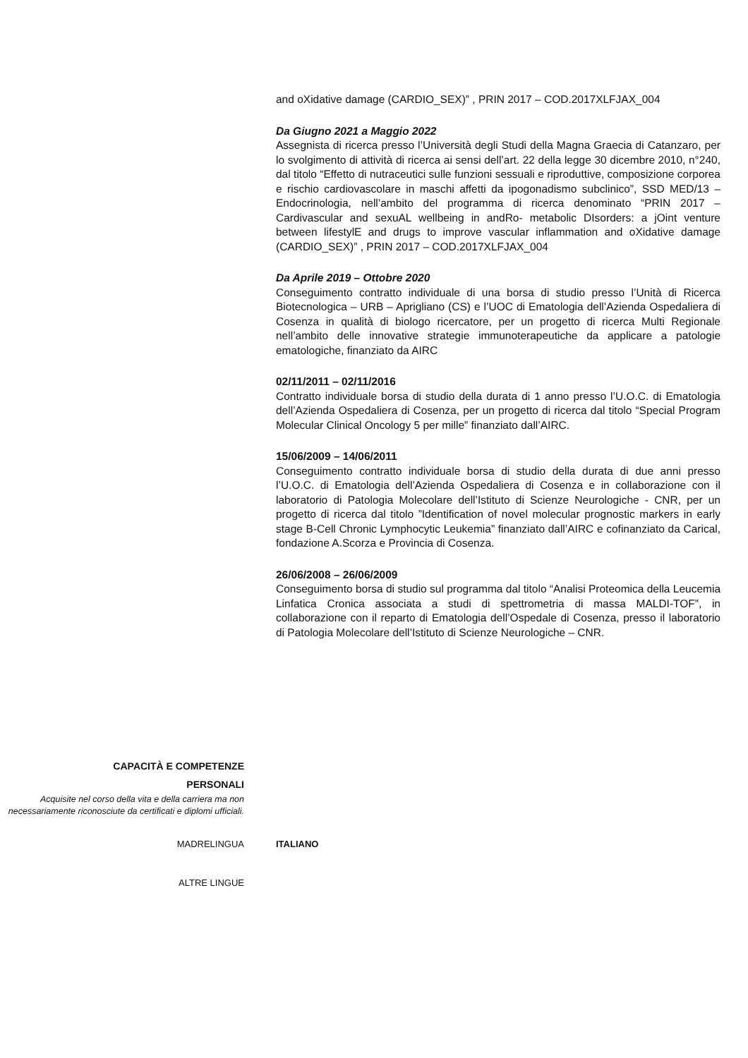and oXidative damage (CARDIO_SEX)” , PRIN 2017 – COD.2017XLFJAX_004
Da Giugno 2021 a Maggio 2022
Assegnista di ricerca presso l’Università degli Studi della Magna Graecia di Catanzaro, per lo svolgimento di attività di ricerca ai sensi dell’art. 22 della legge 30 dicembre 2010, n°240, dal titolo “Effetto di nutraceutici sulle funzioni sessuali e riproduttive, composizione corporea e rischio cardiovascolare in maschi affetti da ipogonadismo subclinico”, SSD MED/13 – Endocrinologia, nell’ambito del programma di ricerca denominato “PRIN 2017 – Cardivascular and sexuAL wellbeing in andRo- metabolic DIsorders: a jOint venture between lifestylE and drugs to improve vascular inflammation and oXidative damage (CARDIO_SEX)” , PRIN 2017 – COD.2017XLFJAX_004
Da Aprile 2019 – Ottobre 2020
Conseguimento contratto individuale di una borsa di studio presso l’Unità di Ricerca Biotecnologica – URB – Aprigliano (CS) e l’UOC di Ematologia dell’Azienda Ospedaliera di Cosenza in qualità di biologo ricercatore, per un progetto di ricerca Multi Regionale nell’ambito delle innovative strategie immunoterapeutiche da applicare a patologie ematologiche, finanziato da AIRC
02/11/2011 – 02/11/2016
Contratto individuale borsa di studio della durata di 1 anno presso l’U.O.C. di Ematologia dell’Azienda Ospedaliera di Cosenza, per un progetto di ricerca dal titolo “Special Program Molecular Clinical Oncology 5 per mille” finanziato dall’AIRC.
15/06/2009 – 14/06/2011
Conseguimento contratto individuale borsa di studio della durata di due anni presso l’U.O.C. di Ematologia dell’Azienda Ospedaliera di Cosenza e in collaborazione con il laboratorio di Patologia Molecolare dell’Istituto di Scienze Neurologiche - CNR, per un progetto di ricerca dal titolo ”Identification of novel molecular prognostic markers in early stage B-Cell Chronic Lymphocytic Leukemia” finanziato dall’AIRC e cofinanziato da Carical, fondazione A.Scorza e Provincia di Cosenza.
26/06/2008 – 26/06/2009
Conseguimento borsa di studio sul programma dal titolo “Analisi Proteomica della Leucemia Linfatica Cronica associata a studi di spettrometria di massa MALDI-TOF”, in collaborazione con il reparto di Ematologia dell’Ospedale di Cosenza, presso il laboratorio di Patologia Molecolare dell’Istituto di Scienze Neurologiche – CNR.
CAPACITÀ E COMPETENZE
PERSONALI
Acquisite nel corso della vita e della carriera ma non necessariamente riconosciute da certificati e diplomi ufficiali.
MADRELINGUA ITALIANO
ALTRE LINGUE